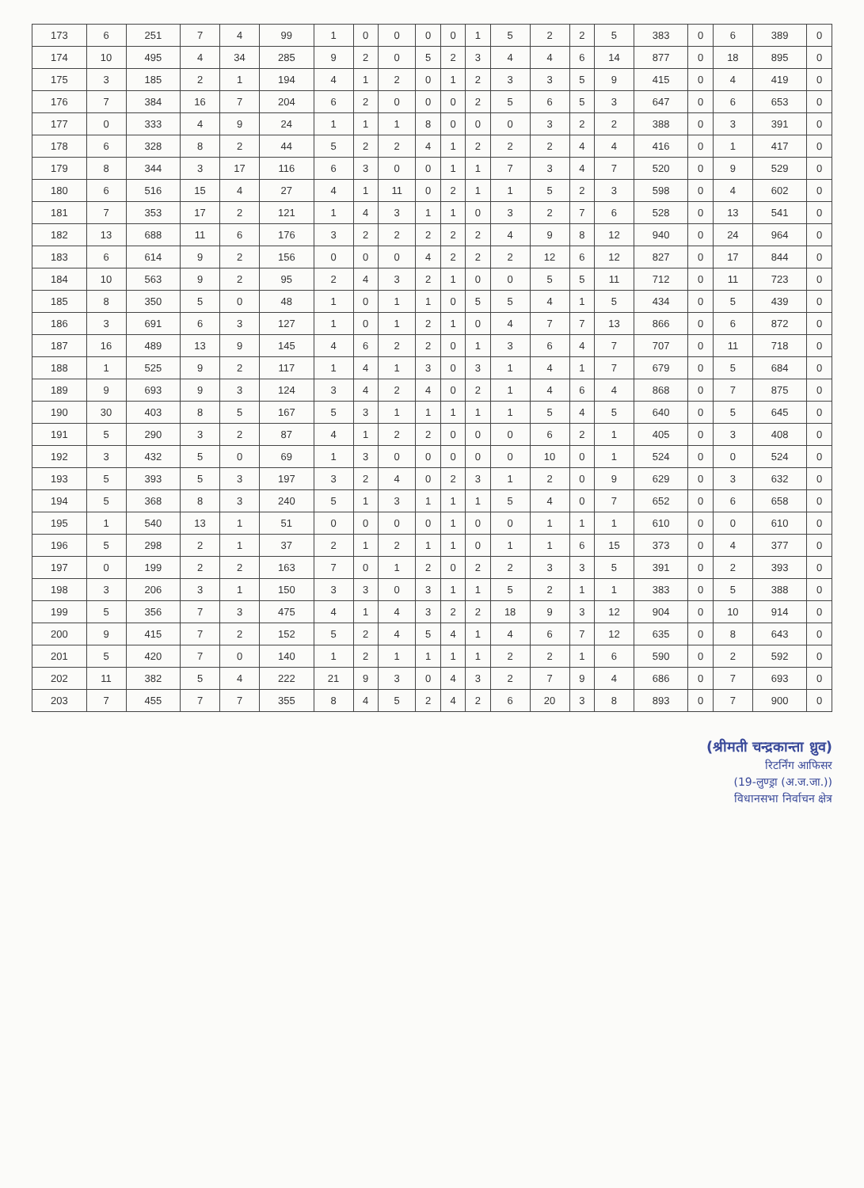| 173 | 6 | 251 | 7 | 4 | 99 | 1 | 0 | 0 | 0 | 0 | 1 | 5 | 2 | 2 | 5 | 383 | 0 | 6 | 389 | 0 |
| 174 | 10 | 495 | 4 | 34 | 285 | 9 | 2 | 0 | 5 | 2 | 3 | 4 | 4 | 6 | 14 | 877 | 0 | 18 | 895 | 0 |
| 175 | 3 | 185 | 2 | 1 | 194 | 4 | 1 | 2 | 0 | 1 | 2 | 3 | 3 | 5 | 9 | 415 | 0 | 4 | 419 | 0 |
| 176 | 7 | 384 | 16 | 7 | 204 | 6 | 2 | 0 | 0 | 0 | 2 | 5 | 6 | 5 | 3 | 647 | 0 | 6 | 653 | 0 |
| 177 | 0 | 333 | 4 | 9 | 24 | 1 | 1 | 1 | 8 | 0 | 0 | 0 | 3 | 2 | 2 | 388 | 0 | 3 | 391 | 0 |
| 178 | 6 | 328 | 8 | 2 | 44 | 5 | 2 | 2 | 4 | 1 | 2 | 2 | 2 | 4 | 4 | 416 | 0 | 1 | 417 | 0 |
| 179 | 8 | 344 | 3 | 17 | 116 | 6 | 3 | 0 | 0 | 1 | 1 | 7 | 3 | 4 | 7 | 520 | 0 | 9 | 529 | 0 |
| 180 | 6 | 516 | 15 | 4 | 27 | 4 | 1 | 11 | 0 | 2 | 1 | 1 | 5 | 2 | 3 | 598 | 0 | 4 | 602 | 0 |
| 181 | 7 | 353 | 17 | 2 | 121 | 1 | 4 | 3 | 1 | 1 | 0 | 3 | 2 | 7 | 6 | 528 | 0 | 13 | 541 | 0 |
| 182 | 13 | 688 | 11 | 6 | 176 | 3 | 2 | 2 | 2 | 2 | 2 | 4 | 9 | 8 | 12 | 940 | 0 | 24 | 964 | 0 |
| 183 | 6 | 614 | 9 | 2 | 156 | 0 | 0 | 0 | 4 | 2 | 2 | 2 | 12 | 6 | 12 | 827 | 0 | 17 | 844 | 0 |
| 184 | 10 | 563 | 9 | 2 | 95 | 2 | 4 | 3 | 2 | 1 | 0 | 0 | 5 | 5 | 11 | 712 | 0 | 11 | 723 | 0 |
| 185 | 8 | 350 | 5 | 0 | 48 | 1 | 0 | 1 | 1 | 0 | 5 | 5 | 4 | 1 | 5 | 434 | 0 | 5 | 439 | 0 |
| 186 | 3 | 691 | 6 | 3 | 127 | 1 | 0 | 1 | 2 | 1 | 0 | 4 | 7 | 7 | 13 | 866 | 0 | 6 | 872 | 0 |
| 187 | 16 | 489 | 13 | 9 | 145 | 4 | 6 | 2 | 2 | 0 | 1 | 3 | 6 | 4 | 7 | 707 | 0 | 11 | 718 | 0 |
| 188 | 1 | 525 | 9 | 2 | 117 | 1 | 4 | 1 | 3 | 0 | 3 | 1 | 4 | 1 | 7 | 679 | 0 | 5 | 684 | 0 |
| 189 | 9 | 693 | 9 | 3 | 124 | 3 | 4 | 2 | 4 | 0 | 2 | 1 | 4 | 6 | 4 | 868 | 0 | 7 | 875 | 0 |
| 190 | 30 | 403 | 8 | 5 | 167 | 5 | 3 | 1 | 1 | 1 | 1 | 1 | 5 | 4 | 5 | 640 | 0 | 5 | 645 | 0 |
| 191 | 5 | 290 | 3 | 2 | 87 | 4 | 1 | 2 | 2 | 0 | 0 | 0 | 6 | 2 | 1 | 405 | 0 | 3 | 408 | 0 |
| 192 | 3 | 432 | 5 | 0 | 69 | 1 | 3 | 0 | 0 | 0 | 0 | 0 | 10 | 0 | 1 | 524 | 0 | 0 | 524 | 0 |
| 193 | 5 | 393 | 5 | 3 | 197 | 3 | 2 | 4 | 0 | 2 | 3 | 1 | 2 | 0 | 9 | 629 | 0 | 3 | 632 | 0 |
| 194 | 5 | 368 | 8 | 3 | 240 | 5 | 1 | 3 | 1 | 1 | 1 | 5 | 4 | 0 | 7 | 652 | 0 | 6 | 658 | 0 |
| 195 | 1 | 540 | 13 | 1 | 51 | 0 | 0 | 0 | 0 | 1 | 0 | 0 | 1 | 1 | 1 | 610 | 0 | 0 | 610 | 0 |
| 196 | 5 | 298 | 2 | 1 | 37 | 2 | 1 | 2 | 1 | 1 | 0 | 1 | 1 | 6 | 15 | 373 | 0 | 4 | 377 | 0 |
| 197 | 0 | 199 | 2 | 2 | 163 | 7 | 0 | 1 | 2 | 0 | 2 | 2 | 3 | 3 | 5 | 391 | 0 | 2 | 393 | 0 |
| 198 | 3 | 206 | 3 | 1 | 150 | 3 | 3 | 0 | 3 | 1 | 1 | 5 | 2 | 1 | 1 | 383 | 0 | 5 | 388 | 0 |
| 199 | 5 | 356 | 7 | 3 | 475 | 4 | 1 | 4 | 3 | 2 | 2 | 18 | 9 | 3 | 12 | 904 | 0 | 10 | 914 | 0 |
| 200 | 9 | 415 | 7 | 2 | 152 | 5 | 2 | 4 | 5 | 4 | 1 | 4 | 6 | 7 | 12 | 635 | 0 | 8 | 643 | 0 |
| 201 | 5 | 420 | 7 | 0 | 140 | 1 | 2 | 1 | 1 | 1 | 1 | 2 | 2 | 1 | 6 | 590 | 0 | 2 | 592 | 0 |
| 202 | 11 | 382 | 5 | 4 | 222 | 21 | 9 | 3 | 0 | 4 | 3 | 2 | 7 | 9 | 4 | 686 | 0 | 7 | 693 | 0 |
| 203 | 7 | 455 | 7 | 7 | 355 | 8 | 4 | 5 | 2 | 4 | 2 | 6 | 20 | 3 | 8 | 893 | 0 | 7 | 900 | 0 |
(श्रीमती चन्द्रकान्ता ध्रुव)
रिटर्निंग आफिसर
(19-लुण्ड्रा (अ.ज.जा.))
विधानसभा निर्वाचन क्षेत्र